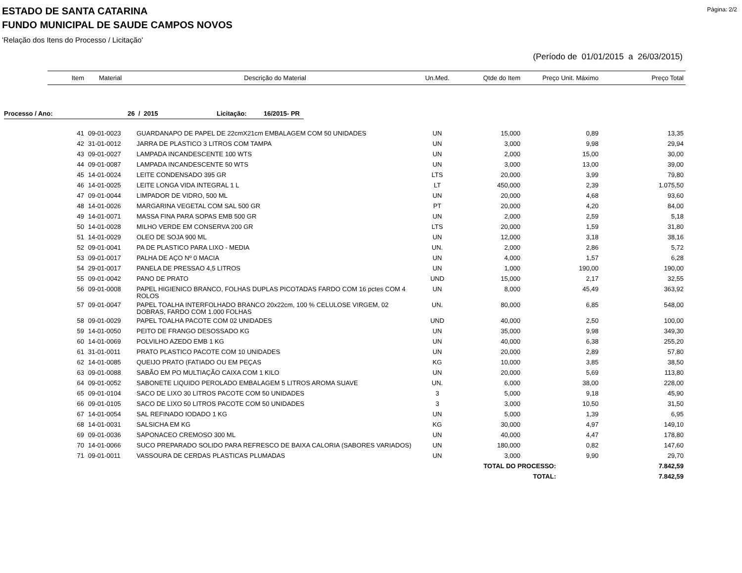Página: 2/2
ESTADO DE SANTA CATARINA
FUNDO MUNICIPAL DE SAUDE CAMPOS NOVOS
'Relação dos Itens do Processo / Licitação'
(Período de 01/01/2015 a 26/03/2015)
| Item | Material | Descrição do Material | Un.Med. | Qtde do Item | Preço Unit. Máximo | Preço Total |
| --- | --- | --- | --- | --- | --- | --- |
Processo / Ano: 26 / 2015 Licitação: 16/2015- PR
| 41 | 09-01-0023 | GUARDANAPO DE PAPEL DE 22cmX21cm EMBALAGEM COM 50 UNIDADES | UN | 15,000 | 0,89 | 13,35 |
| 42 | 31-01-0012 | JARRA DE PLASTICO 3 LITROS COM TAMPA | UN | 3,000 | 9,98 | 29,94 |
| 43 | 09-01-0027 | LAMPADA INCANDESCENTE 100 WTS | UN | 2,000 | 15,00 | 30,00 |
| 44 | 09-01-0087 | LAMPADA INCANDESCENTE 50 WTS | UN | 3,000 | 13,00 | 39,00 |
| 45 | 14-01-0024 | LEITE CONDENSADO 395 GR | LTS | 20,000 | 3,99 | 79,80 |
| 46 | 14-01-0025 | LEITE LONGA VIDA INTEGRAL 1 L | LT | 450,000 | 2,39 | 1.075,50 |
| 47 | 09-01-0044 | LIMPADOR DE VIDRO, 500 ML | UN | 20,000 | 4,68 | 93,60 |
| 48 | 14-01-0026 | MARGARINA VEGETAL COM SAL 500 GR | PT | 20,000 | 4,20 | 84,00 |
| 49 | 14-01-0071 | MASSA FINA PARA SOPAS EMB 500 GR | UN | 2,000 | 2,59 | 5,18 |
| 50 | 14-01-0028 | MILHO VERDE EM CONSERVA 200 GR | LTS | 20,000 | 1,59 | 31,80 |
| 51 | 14-01-0029 | OLEO DE SOJA 900 ML | UN | 12,000 | 3,18 | 38,16 |
| 52 | 09-01-0041 | PA DE PLASTICO PARA LIXO - MEDIA | UN. | 2,000 | 2,86 | 5,72 |
| 53 | 09-01-0017 | PALHA DE AÇO Nº 0 MACIA | UN | 4,000 | 1,57 | 6,28 |
| 54 | 29-01-0017 | PANELA DE PRESSAO 4,5 LITROS | UN | 1,000 | 190,00 | 190,00 |
| 55 | 09-01-0042 | PANO DE PRATO | UND | 15,000 | 2,17 | 32,55 |
| 56 | 09-01-0008 | PAPEL HIGIENICO BRANCO, FOLHAS DUPLAS PICOTADAS FARDO COM 16 pctes COM 4 ROLOS | UN | 8,000 | 45,49 | 363,92 |
| 57 | 09-01-0047 | PAPEL TOALHA INTERFOLHADO BRANCO 20x22cm, 100 % CELULOSE VIRGEM, 02 DOBRAS, FARDO COM 1.000 FOLHAS | UN. | 80,000 | 6,85 | 548,00 |
| 58 | 09-01-0029 | PAPEL TOALHA PACOTE COM 02 UNIDADES | UND | 40,000 | 2,50 | 100,00 |
| 59 | 14-01-0050 | PEITO DE FRANGO DESOSSADO KG | UN | 35,000 | 9,98 | 349,30 |
| 60 | 14-01-0069 | POLVILHO AZEDO EMB 1 KG | UN | 40,000 | 6,38 | 255,20 |
| 61 | 31-01-0011 | PRATO PLASTICO PACOTE COM 10 UNIDADES | UN | 20,000 | 2,89 | 57,80 |
| 62 | 14-01-0085 | QUEIJO PRATO (FATIADO OU EM PEÇAS | KG | 10,000 | 3,85 | 38,50 |
| 63 | 09-01-0088 | SABÃO EM PO MULTIAÇÃO CAIXA COM 1 KILO | UN | 20,000 | 5,69 | 113,80 |
| 64 | 09-01-0052 | SABONETE LIQUIDO PEROLADO EMBALAGEM 5 LITROS AROMA SUAVE | UN. | 6,000 | 38,00 | 228,00 |
| 65 | 09-01-0104 | SACO DE LIXO 30 LITROS PACOTE COM 50 UNIDADES | 3 | 5,000 | 9,18 | 45,90 |
| 66 | 09-01-0105 | SACO DE LIXO 50 LITROS PACOTE COM 50 UNIDADES | 3 | 3,000 | 10,50 | 31,50 |
| 67 | 14-01-0054 | SAL REFINADO IODADO 1 KG | UN | 5,000 | 1,39 | 6,95 |
| 68 | 14-01-0031 | SALSICHA EM KG | KG | 30,000 | 4,97 | 149,10 |
| 69 | 09-01-0036 | SAPONACEO CREMOSO 300 ML | UN | 40,000 | 4,47 | 178,80 |
| 70 | 14-01-0066 | SUCO PREPARADO SOLIDO PARA REFRESCO DE BAIXA CALORIA (SABORES VARIADOS) | UN | 180,000 | 0,82 | 147,60 |
| 71 | 09-01-0011 | VASSOURA DE CERDAS PLASTICAS PLUMADAS | UN | 3,000 | 9,90 | 29,70 |
| TOTAL DO PROCESSO: | | | | | | 7.842,59 |
| TOTAL: | | | | | | 7.842,59 |